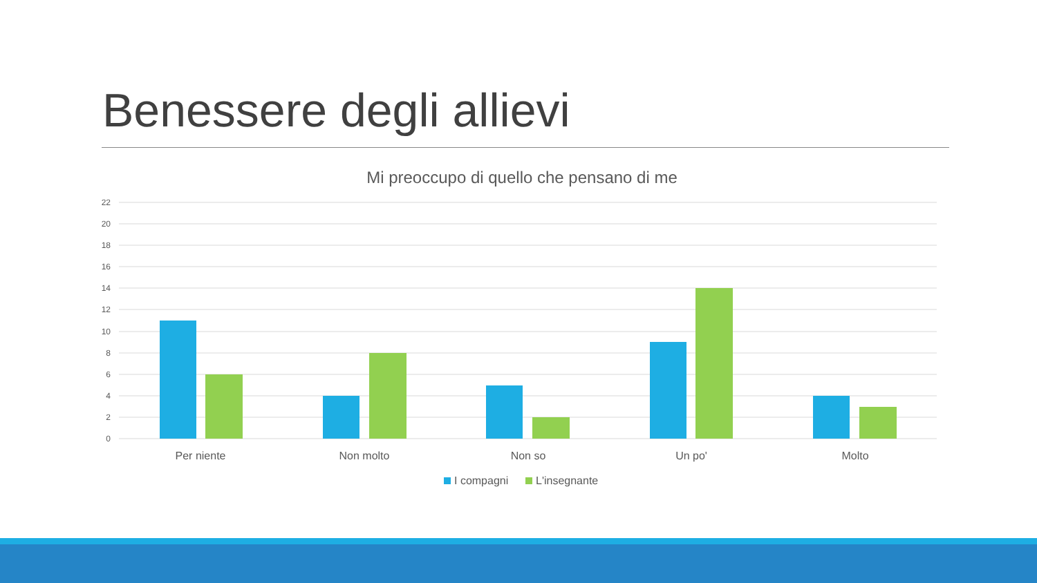Benessere degli allievi
Mi preoccupo di quello che pensano di me
22
20
18
16
14
12
10
8
6
4
2
0
Per niente
Non molto
Non so
Un po'
Molto
I compagni
L'insegnante